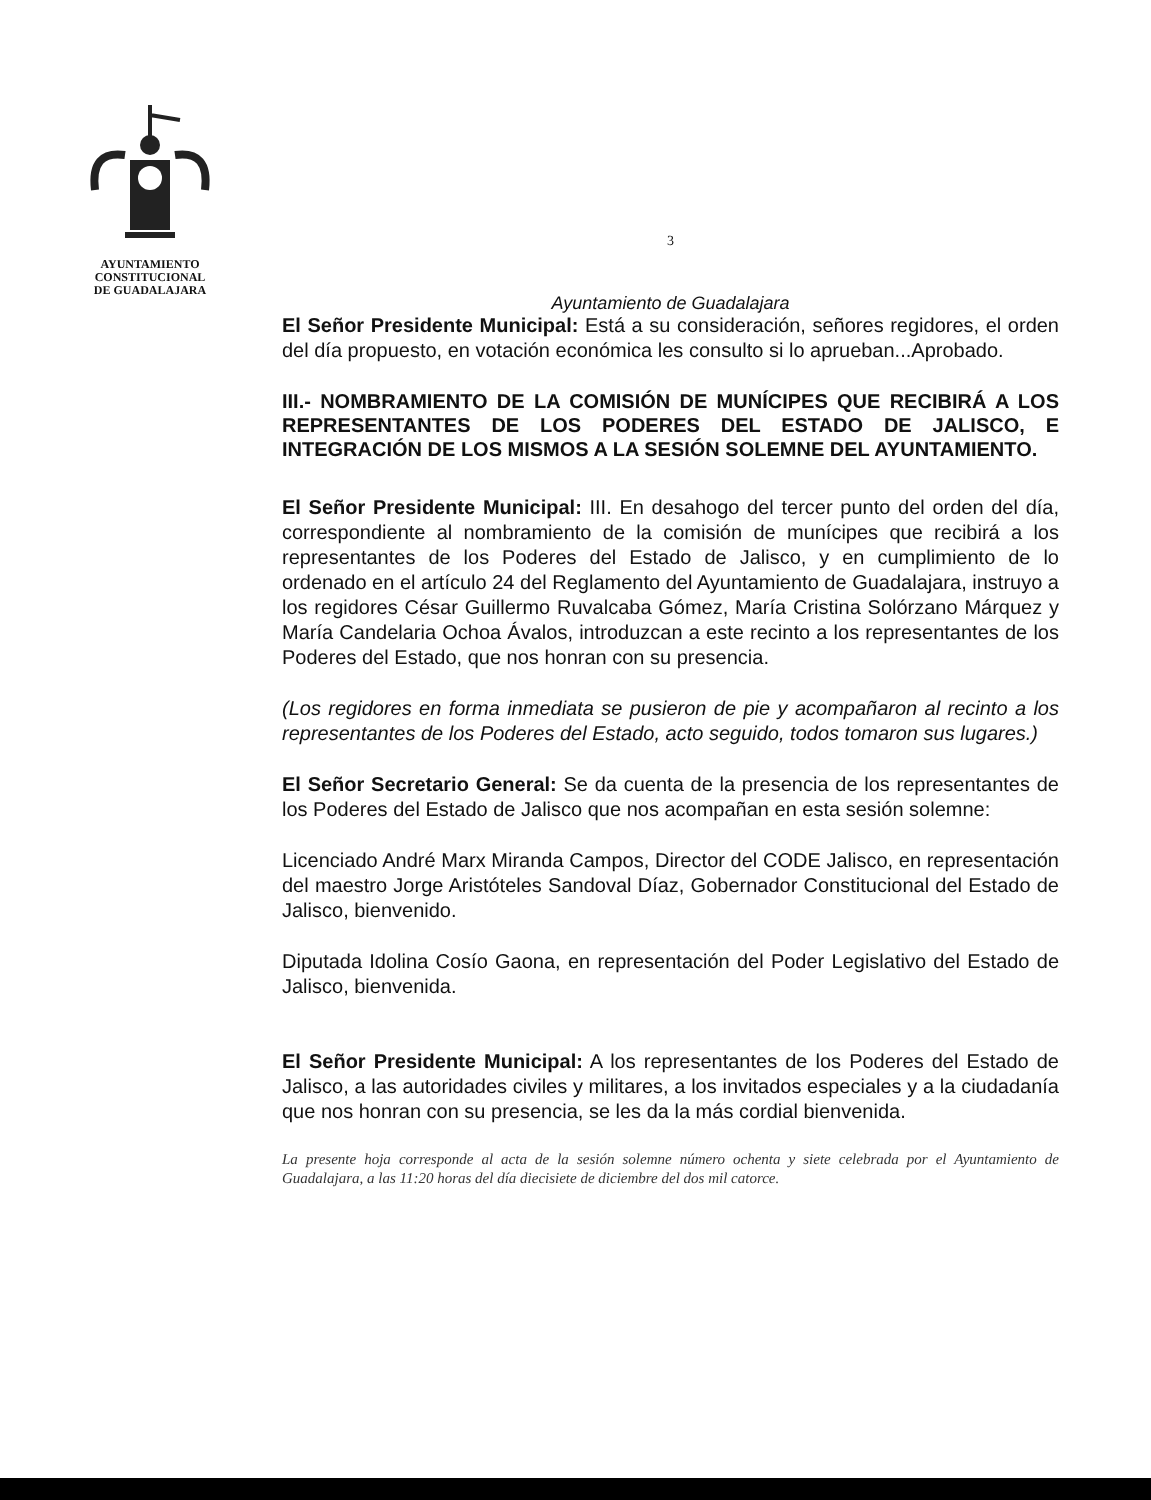AYUNTAMIENTO
CONSTITUCIONAL
DE GUADALAJARA
3
Ayuntamiento de Guadalajara
El Señor Presidente Municipal: Está a su consideración, señores regidores, el orden del día propuesto, en votación económica les consulto si lo aprueban...Aprobado.
III.- NOMBRAMIENTO DE LA COMISIÓN DE MUNÍCIPES QUE RECIBIRÁ A LOS REPRESENTANTES DE LOS PODERES DEL ESTADO DE JALISCO, E INTEGRACIÓN DE LOS MISMOS A LA SESIÓN SOLEMNE DEL AYUNTAMIENTO.
El Señor Presidente Municipal: III. En desahogo del tercer punto del orden del día, correspondiente al nombramiento de la comisión de munícipes que recibirá a los representantes de los Poderes del Estado de Jalisco, y en cumplimiento de lo ordenado en el artículo 24 del Reglamento del Ayuntamiento de Guadalajara, instruyo a los regidores César Guillermo Ruvalcaba Gómez, María Cristina Solórzano Márquez y María Candelaria Ochoa Ávalos, introduzcan a este recinto a los representantes de los Poderes del Estado, que nos honran con su presencia.
(Los regidores en forma inmediata se pusieron de pie y acompañaron al recinto a los representantes de los Poderes del Estado, acto seguido, todos tomaron sus lugares.)
El Señor Secretario General: Se da cuenta de la presencia de los representantes de los Poderes del Estado de Jalisco que nos acompañan en esta sesión solemne:
Licenciado André Marx Miranda Campos, Director del CODE Jalisco, en representación del maestro Jorge Aristóteles Sandoval Díaz, Gobernador Constitucional del Estado de Jalisco, bienvenido.
Diputada Idolina Cosío Gaona, en representación del Poder Legislativo del Estado de Jalisco, bienvenida.
El Señor Presidente Municipal: A los representantes de los Poderes del Estado de Jalisco, a las autoridades civiles y militares, a los invitados especiales y a la ciudadanía que nos honran con su presencia, se les da la más cordial bienvenida.
La presente hoja corresponde al acta de la sesión solemne número ochenta y siete celebrada por el Ayuntamiento de Guadalajara, a las 11:20 horas del día diecisiete de diciembre del dos mil catorce.